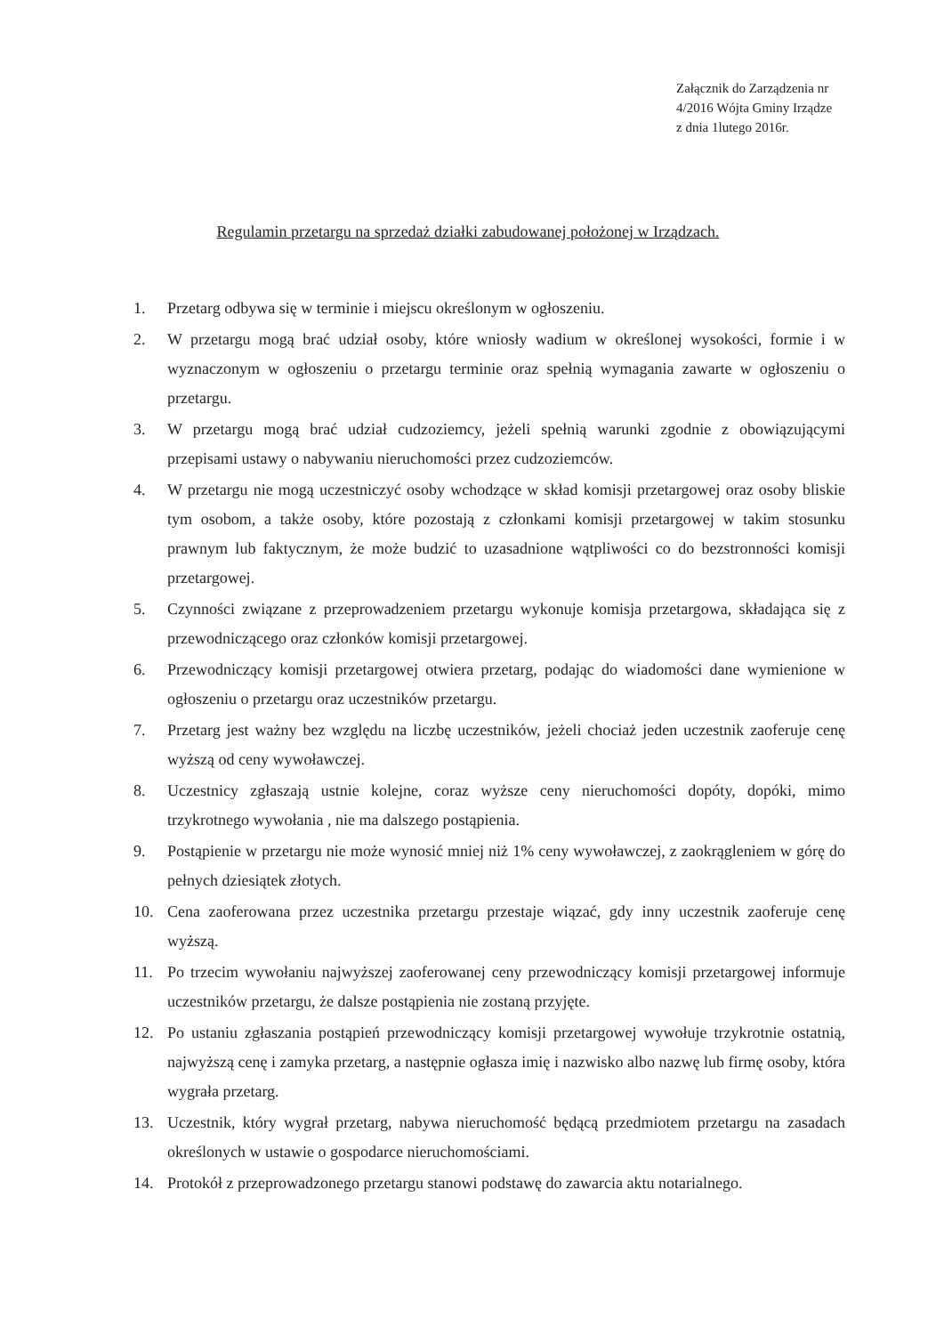Załącznik do Zarządzenia nr
4/2016 Wójta Gminy Irządze
z dnia 1lutego 2016r.
Regulamin przetargu na sprzedaż działki zabudowanej położonej w Irządzach.
1. Przetarg odbywa się w terminie i miejscu określonym w ogłoszeniu.
2. W przetargu mogą brać udział osoby, które wniosły wadium w określonej wysokości, formie i w wyznaczonym w ogłoszeniu o przetargu terminie oraz spełnią wymagania zawarte w ogłoszeniu o przetargu.
3. W przetargu mogą brać udział cudzoziemcy, jeżeli spełnią warunki zgodnie z obowiązującymi przepisami ustawy o nabywaniu nieruchomości przez cudzoziemców.
4. W przetargu nie mogą uczestniczyć osoby wchodzące w skład komisji przetargowej oraz osoby bliskie tym osobom, a także osoby, które pozostają z członkami komisji przetargowej w takim stosunku prawnym lub faktycznym, że może budzić to uzasadnione wątpliwości co do bezstronności komisji przetargowej.
5. Czynności związane z przeprowadzeniem przetargu wykonuje komisja przetargowa, składająca się z przewodniczącego oraz członków komisji przetargowej.
6. Przewodniczący komisji przetargowej otwiera przetarg, podając do wiadomości dane wymienione w ogłoszeniu o przetargu oraz uczestników przetargu.
7. Przetarg jest ważny bez względu na liczbę uczestników, jeżeli chociaż jeden uczestnik zaoferuje cenę wyższą od ceny wywoławczej.
8. Uczestnicy zgłaszają ustnie kolejne, coraz wyższe ceny nieruchomości dopóty, dopóki, mimo trzykrotnego wywołania , nie ma dalszego postąpienia.
9. Postąpienie w przetargu nie może wynosić mniej niż 1% ceny wywoławczej, z zaokrągleniem w górę do pełnych dziesiątek złotych.
10. Cena zaoferowana przez uczestnika przetargu przestaje wiązać, gdy inny uczestnik zaoferuje cenę wyższą.
11. Po trzecim wywołaniu najwyższej zaoferowanej ceny przewodniczący komisji przetargowej informuje uczestników przetargu, że dalsze postąpienia nie zostaną przyjęte.
12. Po ustaniu zgłaszania postąpień przewodniczący komisji przetargowej wywołuje trzykrotnie ostatnią, najwyższą cenę i zamyka przetarg, a następnie ogłasza imię i nazwisko albo nazwę lub firmę osoby, która wygrała przetarg.
13. Uczestnik, który wygrał przetarg, nabywa nieruchomość będącą przedmiotem przetargu na zasadach określonych w ustawie o gospodarce nieruchomościami.
14. Protokół z przeprowadzonego przetargu stanowi podstawę do zawarcia aktu notarialnego.